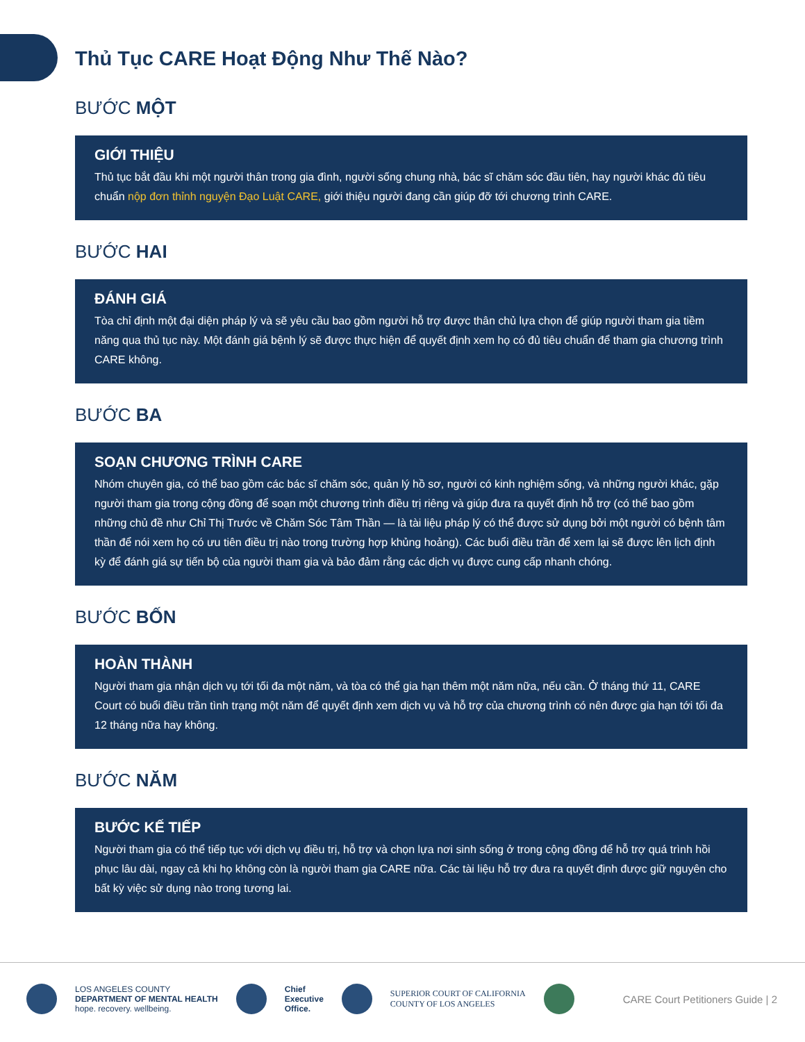Thủ Tục CARE Hoạt Động Như Thế Nào?
BƯỚC MỘT
GIỚI THIỆU
Thủ tục bắt đầu khi một người thân trong gia đình, người sống chung nhà, bác sĩ chăm sóc đầu tiên, hay người khác đủ tiêu chuẩn nộp đơn thỉnh nguyện Đạo Luật CARE, giới thiệu người đang cần giúp đỡ tới chương trình CARE.
BƯỚC HAI
ĐÁNH GIÁ
Tòa chỉ định một đại diện pháp lý và sẽ yêu cầu bao gồm người hỗ trợ được thân chủ lựa chọn để giúp người tham gia tiềm năng qua thủ tục này. Một đánh giá bệnh lý sẽ được thực hiện để quyết định xem họ có đủ tiêu chuẩn để tham gia chương trình CARE không.
BƯỚC BA
SOẠN CHƯƠNG TRÌNH CARE
Nhóm chuyên gia, có thể bao gồm các bác sĩ chăm sóc, quản lý hồ sơ, người có kinh nghiệm sống, và những người khác, gặp người tham gia trong cộng đồng để soạn một chương trình điều trị riêng và giúp đưa ra quyết định hỗ trợ (có thể bao gồm những chủ đề như Chỉ Thị Trước về Chăm Sóc Tâm Thần — là tài liệu pháp lý có thể được sử dụng bởi một người có bệnh tâm thần để nói xem họ có ưu tiên điều trị nào trong trường hợp khủng hoảng). Các buổi điều trần để xem lại sẽ được lên lịch định kỳ để đánh giá sự tiến bộ của người tham gia và bảo đảm rằng các dịch vụ được cung cấp nhanh chóng.
BƯỚC BỐN
HOÀN THÀNH
Người tham gia nhận dịch vụ tới tối đa một năm, và tòa có thể gia hạn thêm một năm nữa, nếu cần. Ở tháng thứ 11, CARE Court có buổi điều trần tình trạng một năm để quyết định xem dịch vụ và hỗ trợ của chương trình có nên được gia hạn tới tối đa 12 tháng nữa hay không.
BƯỚC NĂM
BƯỚC KẾ TIẾP
Người tham gia có thể tiếp tục với dịch vụ điều trị, hỗ trợ và chọn lựa nơi sinh sống ở trong cộng đồng để hỗ trợ quá trình hồi phục lâu dài, ngay cả khi họ không còn là người tham gia CARE nữa. Các tài liệu hỗ trợ đưa ra quyết định được giữ nguyên cho bất kỳ việc sử dụng nào trong tương lai.
LOS ANGELES COUNTY
DEPARTMENT OF MENTAL HEALTH
hope. recovery. wellbeing.
Chief
Executive
Office.
SUPERIOR COURT OF CALIFORNIA
COUNTY OF LOS ANGELES
CARE Court Petitioners Guide | 2